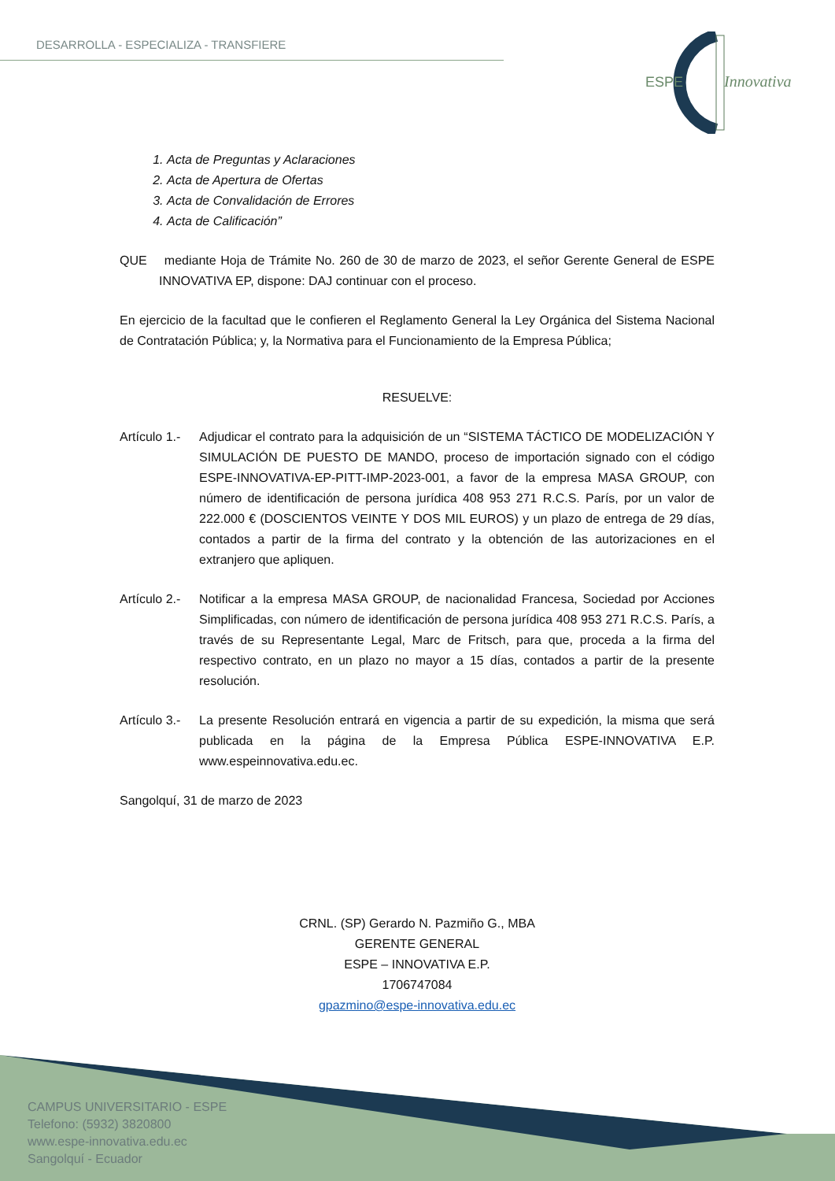DESARROLLA - ESPECIALIZA - TRANSFIERE
ESPE
Innovativa
1. Acta de Preguntas y Aclaraciones
2. Acta de Apertura de Ofertas
3. Acta de Convalidación de Errores
4. Acta de Calificación”
QUE mediante Hoja de Trámite No. 260 de 30 de marzo de 2023, el señor Gerente General de ESPE INNOVATIVA EP, dispone: DAJ continuar con el proceso.
En ejercicio de la facultad que le confieren el Reglamento General la Ley Orgánica del Sistema Nacional de Contratación Pública; y, la Normativa para el Funcionamiento de la Empresa Pública;
RESUELVE:
Artículo 1.-
Adjudicar el contrato para la adquisición de un “SISTEMA TÁCTICO DE MODELIZACIÓN Y SIMULACIÓN DE PUESTO DE MANDO, proceso de importación signado con el código ESPE-INNOVATIVA-EP-PITT-IMP-2023-001, a favor de la empresa MASA GROUP, con número de identificación de persona jurídica 408 953 271 R.C.S. París, por un valor de 222.000 € (DOSCIENTOS VEINTE Y DOS MIL EUROS) y un plazo de entrega de 29 días, contados a partir de la firma del contrato y la obtención de las autorizaciones en el extranjero que apliquen.
Artículo 2.-
Notificar a la empresa MASA GROUP, de nacionalidad Francesa, Sociedad por Acciones Simplificadas, con número de identificación de persona jurídica 408 953 271 R.C.S. París, a través de su Representante Legal, Marc de Fritsch, para que, proceda a la firma del respectivo contrato, en un plazo no mayor a 15 días, contados a partir de la presente resolución.
Artículo 3.-
La presente Resolución entrará en vigencia a partir de su expedición, la misma que será publicada en la página de la Empresa Pública ESPE-INNOVATIVA E.P. www.espeinnovativa.edu.ec.
Sangolquí, 31 de marzo de 2023
CRNL. (SP) Gerardo N. Pazmiño G., MBA
GERENTE GENERAL
ESPE – INNOVATIVA E.P.
1706747084
gpazmino@espe-innovativa.edu.ec
CAMPUS UNIVERSITARIO - ESPE
Telefono: (5932) 3820800
www.espe-innovativa.edu.ec
Sangolquí - Ecuador